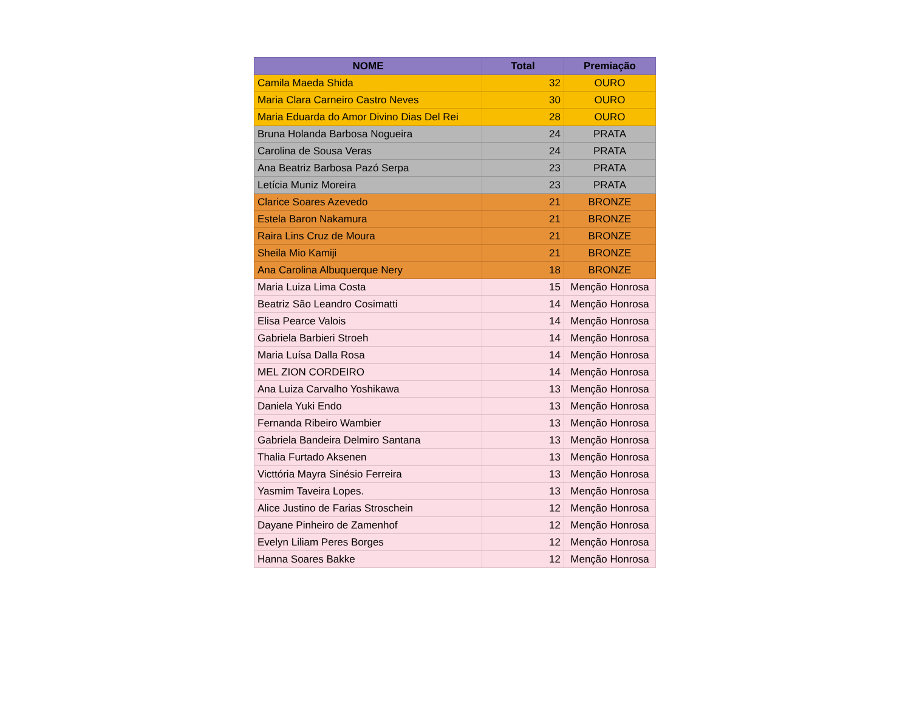| NOME | Total | Premiação |
| --- | --- | --- |
| Camila Maeda Shida | 32 | OURO |
| Maria Clara Carneiro Castro Neves | 30 | OURO |
| Maria Eduarda do Amor Divino Dias Del Rei | 28 | OURO |
| Bruna Holanda Barbosa Nogueira | 24 | PRATA |
| Carolina de Sousa Veras | 24 | PRATA |
| Ana Beatriz Barbosa Pazó Serpa | 23 | PRATA |
| Letícia Muniz Moreira | 23 | PRATA |
| Clarice Soares Azevedo | 21 | BRONZE |
| Estela Baron Nakamura | 21 | BRONZE |
| Raira Lins Cruz de Moura | 21 | BRONZE |
| Sheila Mio Kamiji | 21 | BRONZE |
| Ana Carolina Albuquerque Nery | 18 | BRONZE |
| Maria Luiza Lima Costa | 15 | Menção Honrosa |
| Beatriz São Leandro Cosimatti | 14 | Menção Honrosa |
| Elisa Pearce Valois | 14 | Menção Honrosa |
| Gabriela Barbieri Stroeh | 14 | Menção Honrosa |
| Maria Luísa Dalla Rosa | 14 | Menção Honrosa |
| MEL ZION CORDEIRO | 14 | Menção Honrosa |
| Ana Luiza Carvalho Yoshikawa | 13 | Menção Honrosa |
| Daniela Yuki Endo | 13 | Menção Honrosa |
| Fernanda Ribeiro Wambier | 13 | Menção Honrosa |
| Gabriela Bandeira Delmiro Santana | 13 | Menção Honrosa |
| Thalia Furtado Aksenen | 13 | Menção Honrosa |
| Victtória Mayra Sinésio Ferreira | 13 | Menção Honrosa |
| Yasmim Taveira Lopes. | 13 | Menção Honrosa |
| Alice Justino de Farias Stroschein | 12 | Menção Honrosa |
| Dayane Pinheiro de Zamenhof | 12 | Menção Honrosa |
| Evelyn Liliam Peres Borges | 12 | Menção Honrosa |
| Hanna Soares Bakke | 12 | Menção Honrosa |